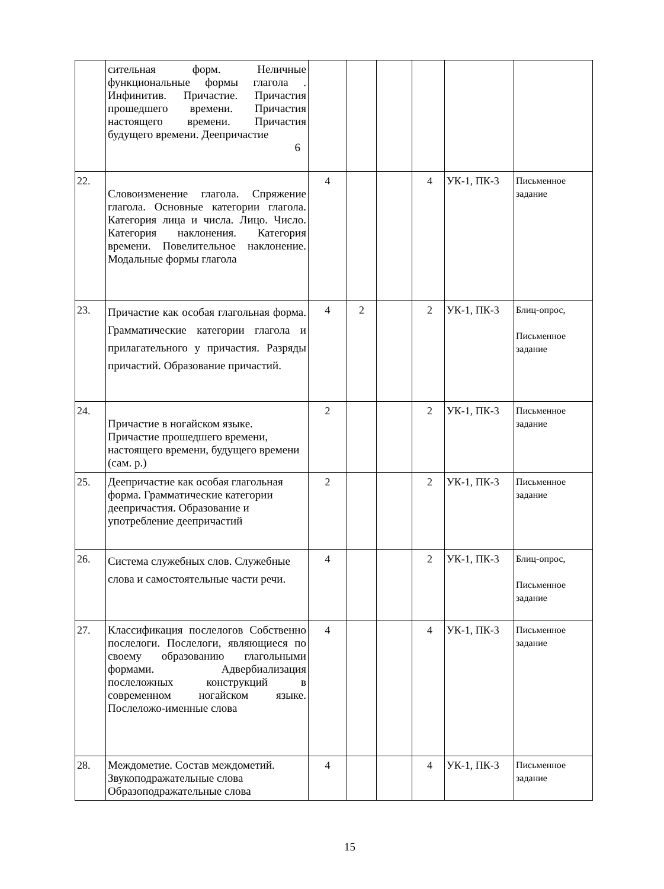| | сительная форм. Неличные функциональные формы глагола . Инфинитив. Причастие. Причастия прошедшего времени. Причастия настоящего времени. Причастия будущего времени. Деепричастие 6 | | | | | | |
| 22. | Словоизменение глагола. Спряжение глагола. Основные категории глагола. Категория лица и числа. Лицо. Число. Категория наклонения. Категория времени. Повелительное наклонение. Модальные формы глагола | 4 | | | 4 | УК-1, ПК-3 | Письменное задание |
| 23. | Причастие как особая глагольная форма. Грамматические категории глагола и прилагательного у причастия. Разряды причастий. Образование причастий. | 4 | 2 | | 2 | УК-1, ПК-3 | Блиц-опрос, Письменное задание |
| 24. | Причастие в ногайском языке. Причастие прошедшего времени, настоящего времени, будущего времени (сам. р.) | 2 | | | 2 | УК-1, ПК-3 | Письменное задание |
| 25. | Деепричастие как особая глагольная форма. Грамматические категории деепричастия. Образование и употребление деепричастий | 2 | | | 2 | УК-1, ПК-3 | Письменное задание |
| 26. | Система служебных слов. Служебные слова и самостоятельные части речи. | 4 | | | 2 | УК-1, ПК-3 | Блиц-опрос, Письменное задание |
| 27. | Классификация послелогов Собственно послелоги. Послелоги, являющиеся по своему образованию глагольными формами. Адвербиализация послеложных конструкций в современном ногайском языке. Послеложо-именные слова | 4 | | | 4 | УК-1, ПК-3 | Письменное задание |
| 28. | Междометие. Состав междометий. Звукоподражательные слова Образоподражательные слова | 4 | | | 4 | УК-1, ПК-3 | Письменное задание |
15